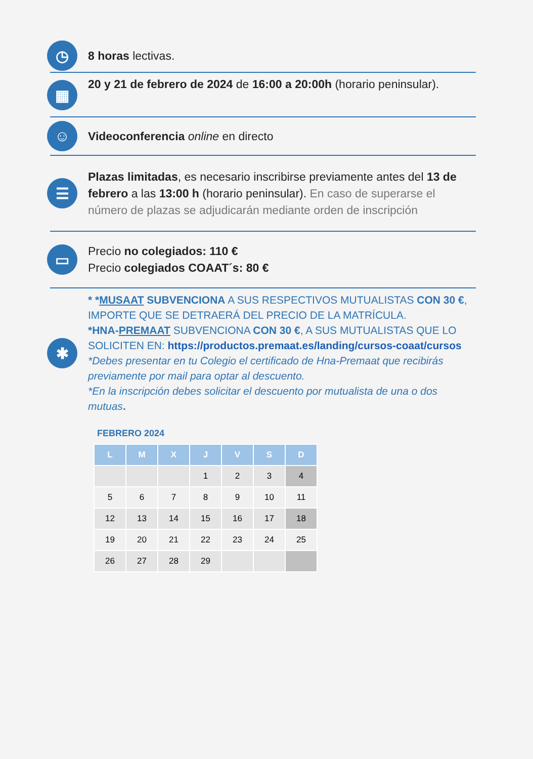◷
8 horas lectivas.
▦
20 y 21 de febrero de 2024 de 16:00 a 20:00h (horario peninsular).
☺
Videoconferencia online en directo
☰
Plazas limitadas, es necesario inscribirse previamente antes del 13 de febrero a las 13:00 h (horario peninsular). En caso de superarse el número de plazas se adjudicarán mediante orden de inscripción
▭
Precio no colegiados: 110 €
Precio colegiados COAAT´s: 80 €
✱
* *MUSAAT SUBVENCIONA A SUS RESPECTIVOS MUTUALISTAS CON 30 €, IMPORTE QUE SE DETRAERÁ DEL PRECIO DE LA MATRÍCULA.
*HNA-PREMAAT SUBVENCIONA CON 30 €, A SUS MUTUALISTAS QUE LO SOLICITEN EN: https://productos.premaat.es/landing/cursos-coaat/cursos
*Debes presentar en tu Colegio el certificado de Hna-Premaat que recibirás previamente por mail para optar al descuento.
*En la inscripción debes solicitar el descuento por mutualista de una o dos mutuas.
FEBRERO 2024
| L | M | X | J | V | S | D |
| --- | --- | --- | --- | --- | --- | --- |
| | | | 1 | 2 | 3 | 4 |
| 5 | 6 | 7 | 8 | 9 | 10 | 11 |
| 12 | 13 | 14 | 15 | 16 | 17 | 18 |
| 19 | 20 | 21 | 22 | 23 | 24 | 25 |
| 26 | 27 | 28 | 29 | | | |